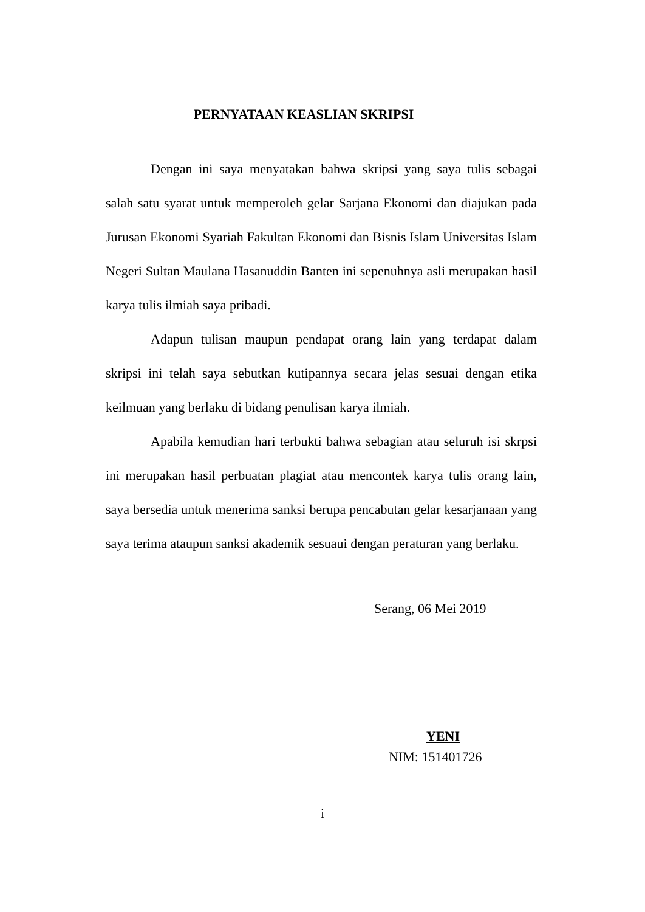PERNYATAAN KEASLIAN SKRIPSI
Dengan ini saya menyatakan bahwa skripsi yang saya tulis sebagai salah satu syarat untuk memperoleh gelar Sarjana Ekonomi dan diajukan pada Jurusan Ekonomi Syariah Fakultan Ekonomi dan Bisnis Islam Universitas Islam Negeri Sultan Maulana Hasanuddin Banten ini sepenuhnya asli merupakan hasil karya tulis ilmiah saya pribadi.
Adapun tulisan maupun pendapat orang lain yang terdapat dalam skripsi ini telah saya sebutkan kutipannya secara jelas sesuai dengan etika keilmuan yang berlaku di bidang penulisan karya ilmiah.
Apabila kemudian hari terbukti bahwa sebagian atau seluruh isi skrpsi ini merupakan hasil perbuatan plagiat atau mencontek karya tulis orang lain, saya bersedia untuk menerima sanksi berupa pencabutan gelar kesarjanaan yang saya terima ataupun sanksi akademik sesuaui dengan peraturan yang berlaku.
Serang, 06 Mei 2019
YENI
NIM: 151401726
i